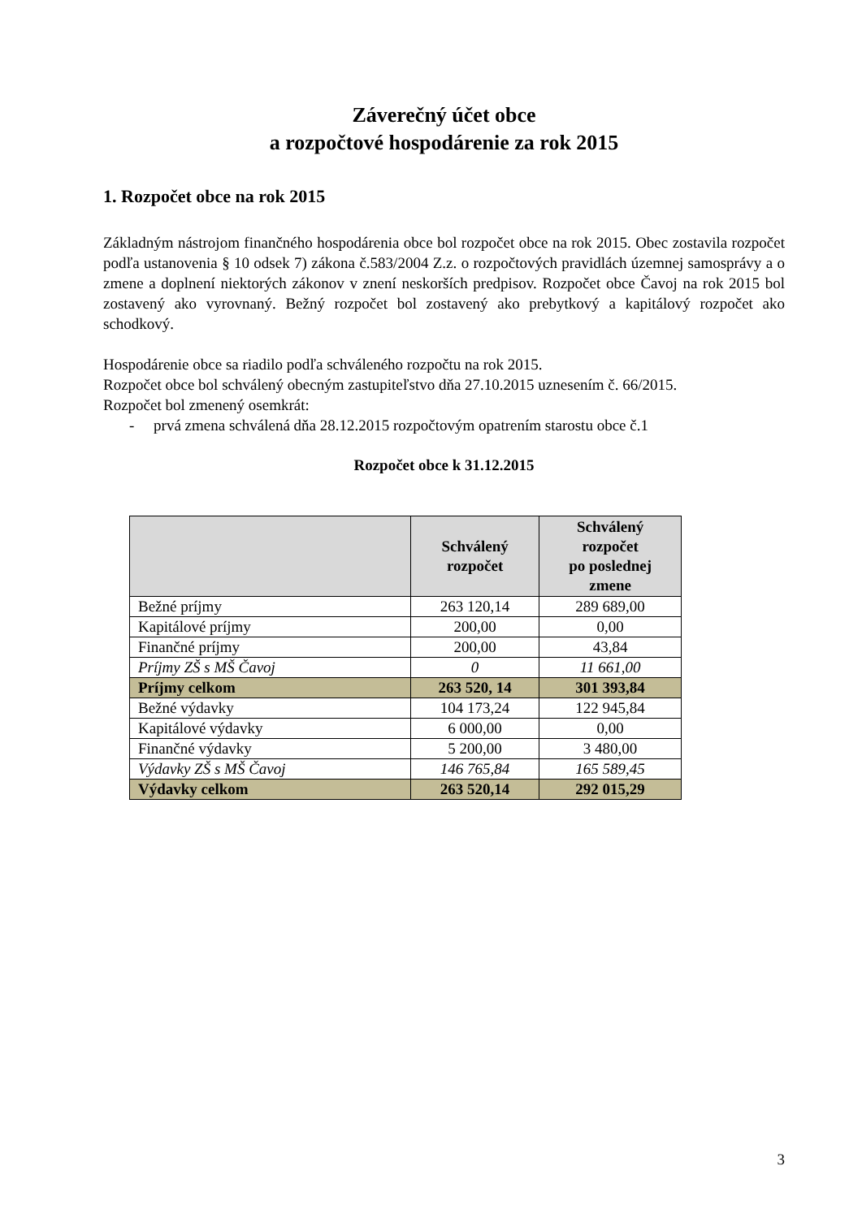Záverečný účet obce
a rozpočtové hospodárenie za rok 2015
1. Rozpočet obce na rok 2015
Základným nástrojom finančného hospodárenia obce bol rozpočet obce na rok 2015. Obec zostavila rozpočet podľa ustanovenia § 10 odsek 7) zákona č.583/2004 Z.z. o rozpočtových pravidlách územnej samosprávy a o zmene a doplnení niektorých zákonov v znení neskorších predpisov. Rozpočet obce Čavoj na rok 2015 bol zostavený ako vyrovnaný. Bežný rozpočet bol zostavený ako prebytkový a kapitálový rozpočet ako schodkový.
Hospodárenie obce sa riadilo podľa schváleného rozpočtu na rok 2015.
Rozpočet obce bol schválený obecným zastupiteľstvo dňa 27.10.2015 uznesením č. 66/2015.
Rozpočet bol zmenený osemkrát:
- prvá zmena schválená dňa 28.12.2015 rozpočtovým opatrením starostu obce č.1
Rozpočet obce k 31.12.2015
| | Schválený rozpočet | Schválený rozpočet po poslednej zmene |
| --- | --- | --- |
| Bežné príjmy | 263 120,14 | 289 689,00 |
| Kapitálové príjmy | 200,00 | 0,00 |
| Finančné príjmy | 200,00 | 43,84 |
| Príjmy ZŠ s MŠ Čavoj | 0 | 11 661,00 |
| Príjmy celkom | 263 520, 14 | 301 393,84 |
| Bežné výdavky | 104 173,24 | 122 945,84 |
| Kapitálové výdavky | 6 000,00 | 0,00 |
| Finančné výdavky | 5 200,00 | 3 480,00 |
| Výdavky ZŠ s MŠ Čavoj | 146 765,84 | 165 589,45 |
| Výdavky celkom | 263 520,14 | 292 015,29 |
3